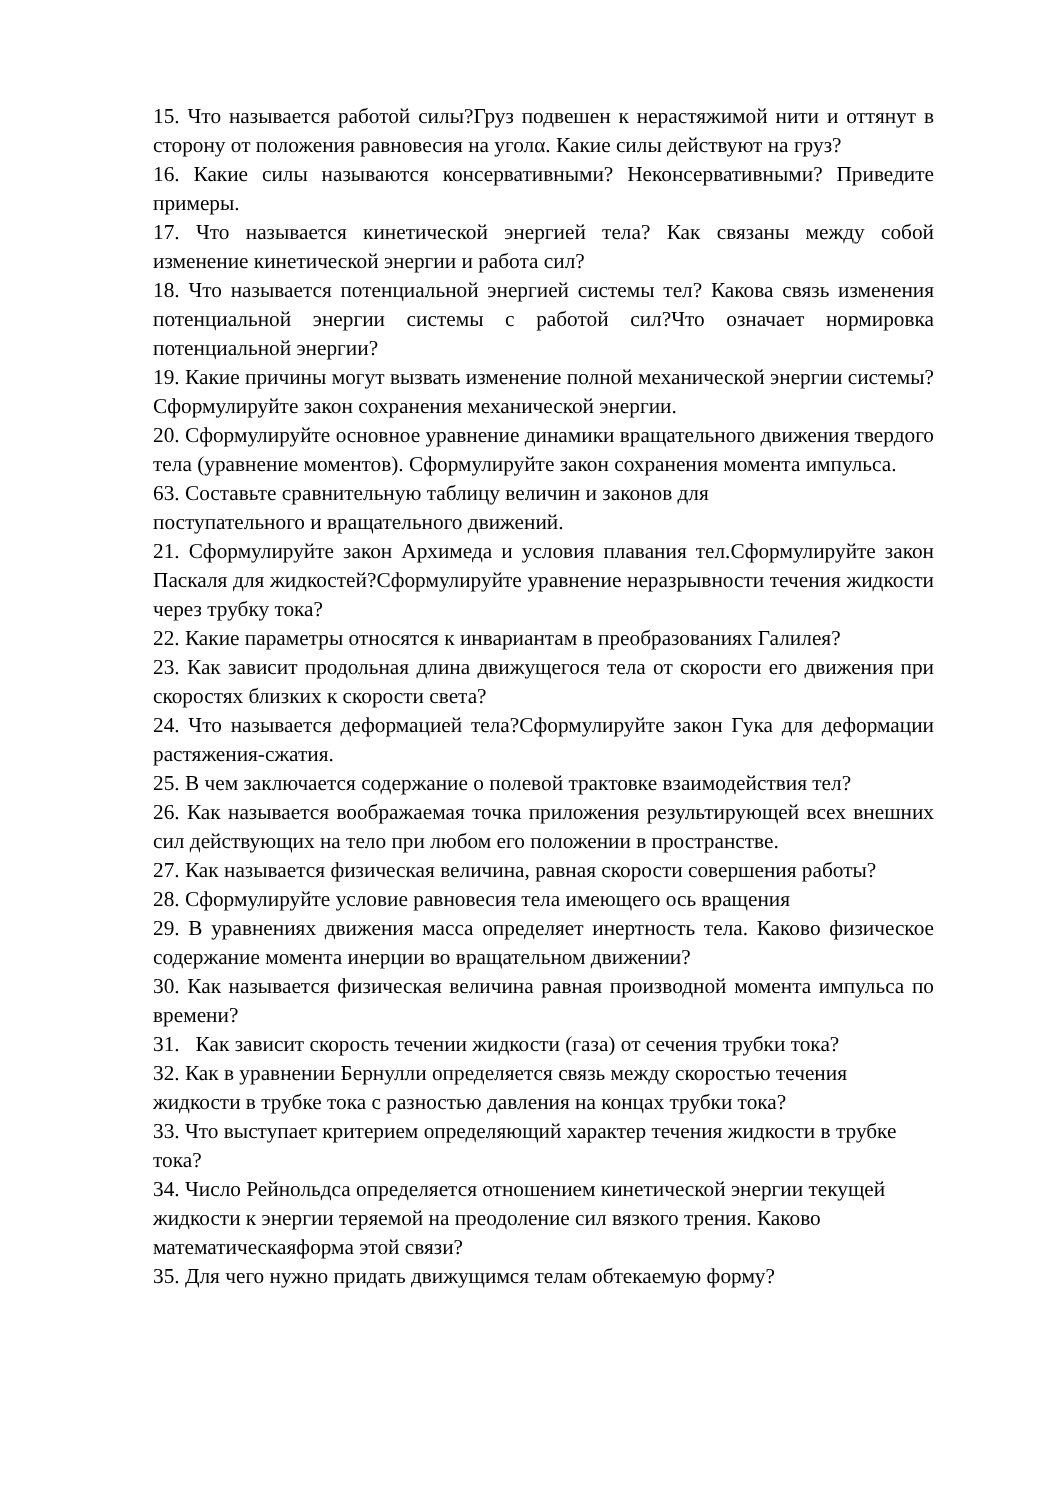15. Что называется работой силы?Груз подвешен к нерастяжимой нити и оттянут в сторону от положения равновесия на уголα. Какие силы действуют на груз?
16. Какие силы называются консервативными? Неконсервативными? Приведите примеры.
17. Что называется кинетической энергией тела? Как связаны между собой изменение кинетической энергии и работа сил?
18. Что называется потенциальной энергией системы тел? Какова связь изменения потенциальной энергии системы с работой сил?Что означает нормировка потенциальной энергии?
19. Какие причины могут вызвать изменение полной механической энергии системы?Сформулируйте закон сохранения механической энергии.
20. Сформулируйте основное уравнение динамики вращательного движения твердого тела (уравнение моментов). Сформулируйте закон сохранения момента импульса.
63. Составьте сравнительную таблицу величин и законов для
поступательного и вращательного движений.
21. Сформулируйте закон Архимеда и условия плавания тел.Сформулируйте закон Паскаля для жидкостей?Сформулируйте уравнение неразрывности течения жидкости через трубку тока?
22. Какие параметры относятся к инвариантам в преобразованиях Галилея?
23. Как зависит продольная длина движущегося тела от скорости его движения при скоростях близких к скорости света?
24. Что называется деформацией тела?Сформулируйте закон Гука для деформации растяжения-сжатия.
25. В чем заключается содержание о полевой трактовке взаимодействия тел?
26. Как называется воображаемая точка приложения результирующей всех внешних сил действующих на тело при любом его положении в пространстве.
27. Как называется физическая величина, равная скорости совершения работы?
28. Сформулируйте условие равновесия тела имеющего ось вращения
29. В уравнениях движения масса определяет инертность тела. Каково физическое содержание момента инерции во вращательном движении?
30. Как называется физическая величина равная производной момента импульса по времени?
31. Как зависит скорость течении жидкости (газа) от сечения трубки тока?
32. Как в уравнении Бернулли определяется связь между скоростью течения жидкости в трубке тока с разностью давления на концах трубки тока?
33. Что выступает критерием определяющий характер течения жидкости в трубке тока?
34. Число Рейнольдса определяется отношением кинетической энергии текущей жидкости к энергии теряемой на преодоление сил вязкого трения. Каково математическаяформа этой связи?
35. Для чего нужно придать движущимся телам обтекаемую форму?